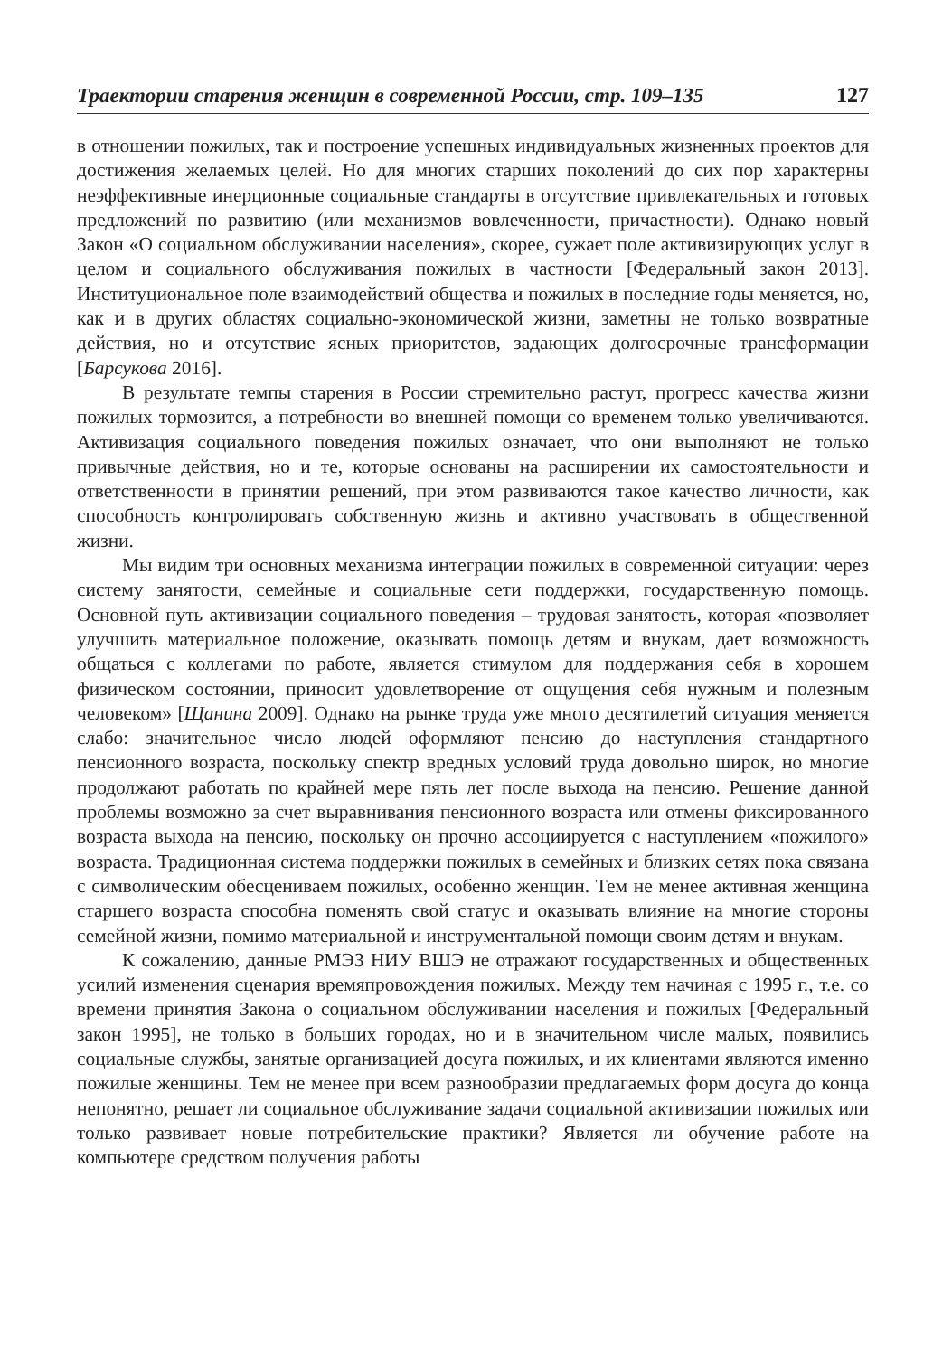Траектории старения женщин в современной России, стр. 109–135 127
в отношении пожилых, так и построение успешных индивидуальных жизненных проектов для достижения желаемых целей. Но для многих старших поколений до сих пор характерны неэффективные инерционные социальные стандарты в отсутствие привлекательных и готовых предложений по развитию (или механизмов вовлеченности, причастности). Однако новый Закон «О социальном обслуживании населения», скорее, сужает поле активизирующих услуг в целом и социального обслуживания пожилых в частности [Федеральный закон 2013]. Институциональное поле взаимодействий общества и пожилых в последние годы меняется, но, как и в других областях социально-экономической жизни, заметны не только возвратные действия, но и отсутствие ясных приоритетов, задающих долгосрочные трансформации [Барсукова 2016].
В результате темпы старения в России стремительно растут, прогресс качества жизни пожилых тормозится, а потребности во внешней помощи со временем только увеличиваются. Активизация социального поведения пожилых означает, что они выполняют не только привычные действия, но и те, которые основаны на расширении их самостоятельности и ответственности в принятии решений, при этом развиваются такое качество личности, как способность контролировать собственную жизнь и активно участвовать в общественной жизни.
Мы видим три основных механизма интеграции пожилых в современной ситуации: через систему занятости, семейные и социальные сети поддержки, государственную помощь. Основной путь активизации социального поведения – трудовая занятость, которая «позволяет улучшить материальное положение, оказывать помощь детям и внукам, дает возможность общаться с коллегами по работе, является стимулом для поддержания себя в хорошем физическом состоянии, приносит удовлетворение от ощущения себя нужным и полезным человеком» [Щанина 2009]. Однако на рынке труда уже много десятилетий ситуация меняется слабо: значительное число людей оформляют пенсию до наступления стандартного пенсионного возраста, поскольку спектр вредных условий труда довольно широк, но многие продолжают работать по крайней мере пять лет после выхода на пенсию. Решение данной проблемы возможно за счет выравнивания пенсионного возраста или отмены фиксированного возраста выхода на пенсию, поскольку он прочно ассоциируется с наступлением «пожилого» возраста. Традиционная система поддержки пожилых в семейных и близких сетях пока связана с символическим обесцениваем пожилых, особенно женщин. Тем не менее активная женщина старшего возраста способна поменять свой статус и оказывать влияние на многие стороны семейной жизни, помимо материальной и инструментальной помощи своим детям и внукам.
К сожалению, данные РМЭЗ НИУ ВШЭ не отражают государственных и общественных усилий изменения сценария времяпровождения пожилых. Между тем начиная с 1995 г., т.е. со времени принятия Закона о социальном обслуживании населения и пожилых [Федеральный закон 1995], не только в больших городах, но и в значительном числе малых, появились социальные службы, занятые организацией досуга пожилых, и их клиентами являются именно пожилые женщины. Тем не менее при всем разнообразии предлагаемых форм досуга до конца непонятно, решает ли социальное обслуживание задачи социальной активизации пожилых или только развивает новые потребительские практики? Является ли обучение работе на компьютере средством получения работы